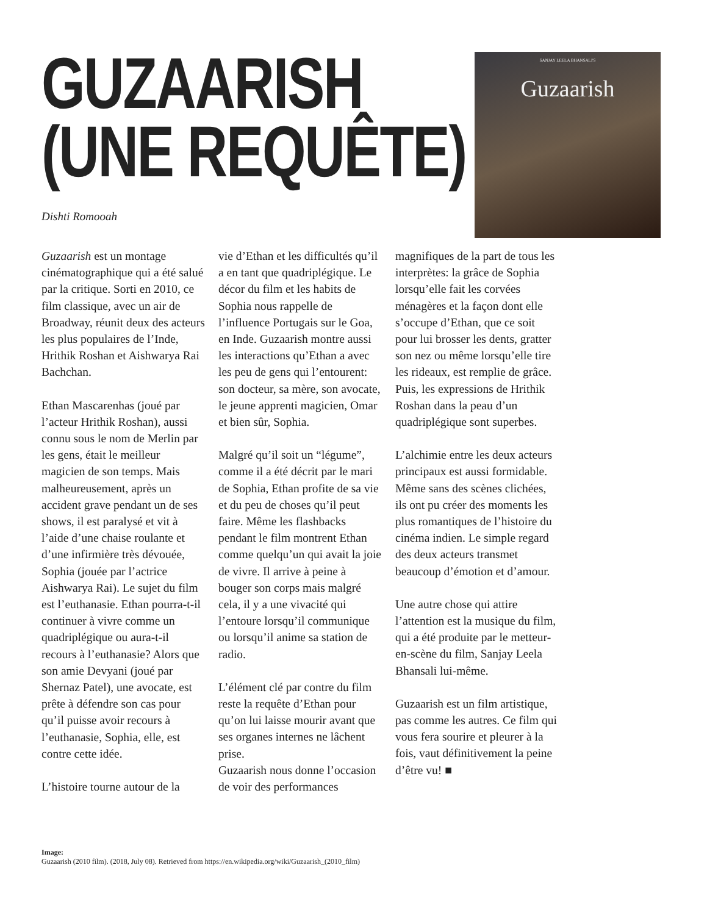GUZAARISH
(UNE REQUÊTE)
SANJAY LEELA BHANSALI'S
Guzaarish
Dishti Romooah
Guzaarish est un montage cinématographique qui a été salué par la critique. Sorti en 2010, ce film classique, avec un air de Broadway, réunit deux des acteurs les plus populaires de l’Inde, Hrithik Roshan et Aishwarya Rai Bachchan.
Ethan Mascarenhas (joué par l’acteur Hrithik Roshan), aussi connu sous le nom de Merlin par les gens, était le meilleur magicien de son temps. Mais malheureusement, après un accident grave pendant un de ses shows, il est paralysé et vit à l’aide d’une chaise roulante et d’une infirmière très dévouée, Sophia (jouée par l’actrice Aishwarya Rai). Le sujet du film est l’euthanasie. Ethan pourra-t-il continuer à vivre comme un quadriplégique ou aura-t-il recours à l’euthanasie? Alors que son amie Devyani (joué par Shernaz Patel), une avocate, est prête à défendre son cas pour qu’il puisse avoir recours à l’euthanasie, Sophia, elle, est contre cette idée.
L’histoire tourne autour de la
vie d’Ethan et les difficultés qu’il a en tant que quadriplégique. Le décor du film et les habits de Sophia nous rappelle de l’influence Portugais sur le Goa, en Inde. Guzaarish montre aussi les interactions qu’Ethan a avec les peu de gens qui l’entourent: son docteur, sa mère, son avocate, le jeune apprenti magicien, Omar et bien sûr, Sophia.
Malgré qu’il soit un “légume”, comme il a été décrit par le mari de Sophia, Ethan profite de sa vie et du peu de choses qu’il peut faire. Même les flashbacks pendant le film montrent Ethan comme quelqu’un qui avait la joie de vivre. Il arrive à peine à bouger son corps mais malgré cela, il y a une vivacité qui l’entoure lorsqu’il communique ou lorsqu’il anime sa station de radio.
L’élément clé par contre du film reste la requête d’Ethan pour qu’on lui laisse mourir avant que ses organes internes ne lâchent prise.
Guzaarish nous donne l’occasion de voir des performances
magnifiques de la part de tous les interprètes: la grâce de Sophia lorsqu’elle fait les corvées ménagères et la façon dont elle s’occupe d’Ethan, que ce soit pour lui brosser les dents, gratter son nez ou même lorsqu’elle tire les rideaux, est remplie de grâce. Puis, les expressions de Hrithik Roshan dans la peau d’un quadriplégique sont superbes.
L’alchimie entre les deux acteurs principaux est aussi formidable. Même sans des scènes clichées, ils ont pu créer des moments les plus romantiques de l’histoire du cinéma indien. Le simple regard des deux acteurs transmet beaucoup d’émotion et d’amour.
Une autre chose qui attire l’attention est la musique du film, qui a été produite par le metteur-en-scène du film, Sanjay Leela Bhansali lui-même.
Guzaarish est un film artistique, pas comme les autres. Ce film qui vous fera sourire et pleurer à la fois, vaut définitivement la peine d’être vu! ■
Image:
Guzaarish (2010 film). (2018, July 08). Retrieved from https://en.wikipedia.org/wiki/Guzaarish_(2010_film)